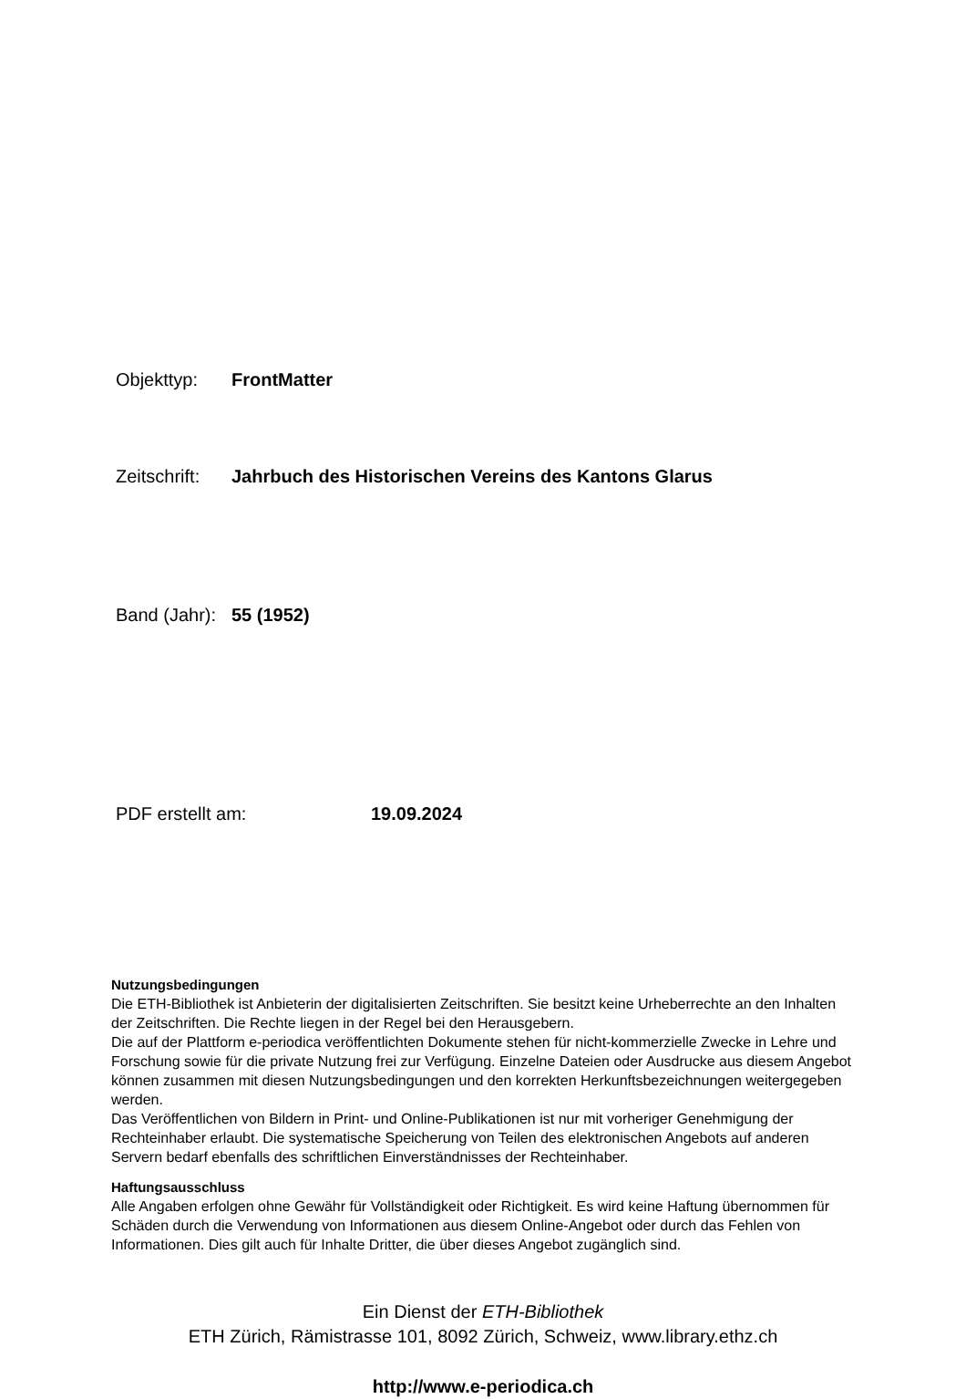Objekttyp: FrontMatter
Zeitschrift: Jahrbuch des Historischen Vereins des Kantons Glarus
Band (Jahr): 55 (1952)
PDF erstellt am: 19.09.2024
Nutzungsbedingungen
Die ETH-Bibliothek ist Anbieterin der digitalisierten Zeitschriften. Sie besitzt keine Urheberrechte an den Inhalten der Zeitschriften. Die Rechte liegen in der Regel bei den Herausgebern.
Die auf der Plattform e-periodica veröffentlichten Dokumente stehen für nicht-kommerzielle Zwecke in Lehre und Forschung sowie für die private Nutzung frei zur Verfügung. Einzelne Dateien oder Ausdrucke aus diesem Angebot können zusammen mit diesen Nutzungsbedingungen und den korrekten Herkunftsbezeichnungen weitergegeben werden.
Das Veröffentlichen von Bildern in Print- und Online-Publikationen ist nur mit vorheriger Genehmigung der Rechteinhaber erlaubt. Die systematische Speicherung von Teilen des elektronischen Angebots auf anderen Servern bedarf ebenfalls des schriftlichen Einverständnisses der Rechteinhaber.
Haftungsausschluss
Alle Angaben erfolgen ohne Gewähr für Vollständigkeit oder Richtigkeit. Es wird keine Haftung übernommen für Schäden durch die Verwendung von Informationen aus diesem Online-Angebot oder durch das Fehlen von Informationen. Dies gilt auch für Inhalte Dritter, die über dieses Angebot zugänglich sind.
Ein Dienst der ETH-Bibliothek
ETH Zürich, Rämistrasse 101, 8092 Zürich, Schweiz, www.library.ethz.ch
http://www.e-periodica.ch